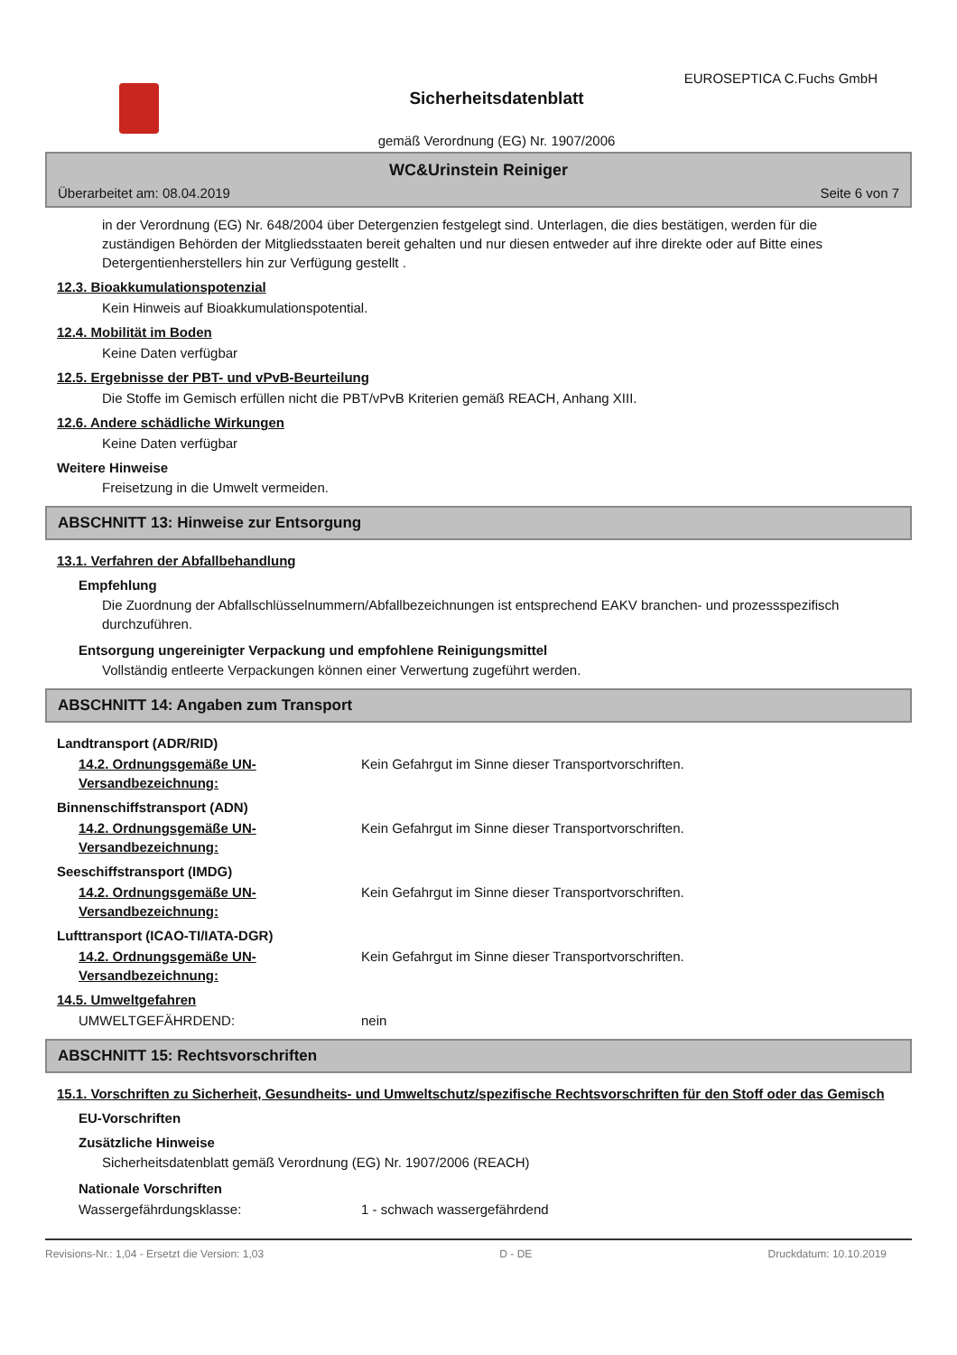EUROSEPTICA C.Fuchs GmbH
Sicherheitsdatenblatt
gemäß Verordnung (EG) Nr. 1907/2006
WC&Urinstein Reiniger
Überarbeitet am: 08.04.2019 Seite 6 von 7
in der Verordnung (EG) Nr. 648/2004 über Detergenzien festgelegt sind. Unterlagen, die dies bestätigen, werden für die zuständigen Behörden der Mitgliedsstaaten bereit gehalten und nur diesen entweder auf ihre direkte oder auf Bitte eines Detergentienherstellers hin zur Verfügung gestellt .
12.3. Bioakkumulationspotenzial
Kein Hinweis auf Bioakkumulationspotential.
12.4. Mobilität im Boden
Keine Daten verfügbar
12.5. Ergebnisse der PBT- und vPvB-Beurteilung
Die Stoffe im Gemisch erfüllen nicht die PBT/vPvB Kriterien gemäß REACH, Anhang XIII.
12.6. Andere schädliche Wirkungen
Keine Daten verfügbar
Weitere Hinweise
Freisetzung in die Umwelt vermeiden.
ABSCHNITT 13: Hinweise zur Entsorgung
13.1. Verfahren der Abfallbehandlung
Empfehlung
Die Zuordnung der Abfallschlüsselnummern/Abfallbezeichnungen ist entsprechend EAKV branchen- und prozessspezifisch durchzuführen.
Entsorgung ungereinigter Verpackung und empfohlene Reinigungsmittel
Vollständig entleerte Verpackungen können einer Verwertung zugeführt werden.
ABSCHNITT 14: Angaben zum Transport
Landtransport (ADR/RID)
14.2. Ordnungsgemäße UN-Versandbezeichnung:
Kein Gefahrgut im Sinne dieser Transportvorschriften.
Binnenschiffstransport (ADN)
14.2. Ordnungsgemäße UN-Versandbezeichnung:
Kein Gefahrgut im Sinne dieser Transportvorschriften.
Seeschiffstransport (IMDG)
14.2. Ordnungsgemäße UN-Versandbezeichnung:
Kein Gefahrgut im Sinne dieser Transportvorschriften.
Lufttransport (ICAO-TI/IATA-DGR)
14.2. Ordnungsgemäße UN-Versandbezeichnung:
Kein Gefahrgut im Sinne dieser Transportvorschriften.
14.5. Umweltgefahren
UMWELTGEFÄHRDEND: nein
ABSCHNITT 15: Rechtsvorschriften
15.1. Vorschriften zu Sicherheit, Gesundheits- und Umweltschutz/spezifische Rechtsvorschriften für den Stoff oder das Gemisch
EU-Vorschriften
Zusätzliche Hinweise
Sicherheitsdatenblatt gemäß Verordnung (EG) Nr. 1907/2006 (REACH)
Nationale Vorschriften
Wassergefährdungsklasse: 1 - schwach wassergefährdend
Revisions-Nr.: 1,04 - Ersetzt die Version: 1,03 D - DE Druckdatum: 10.10.2019